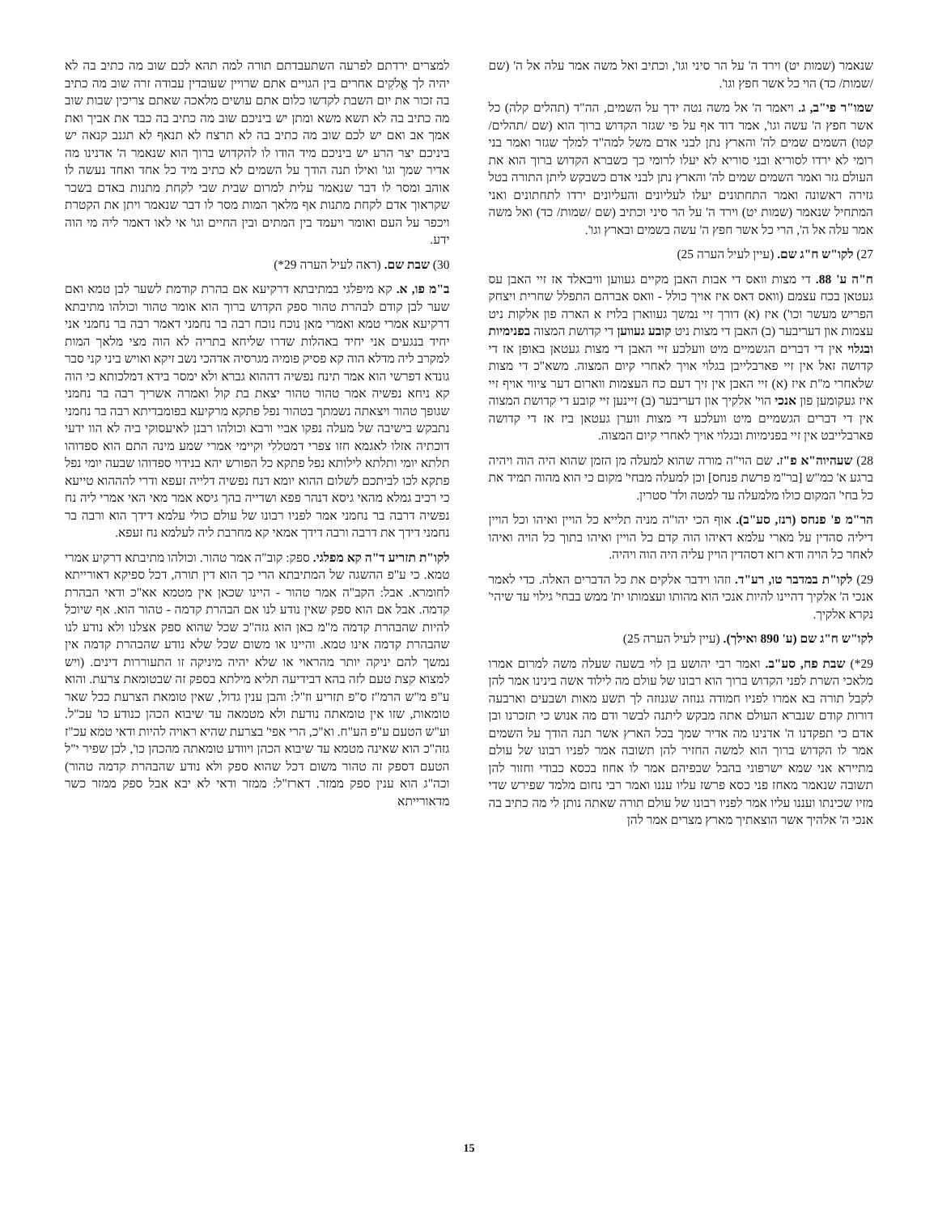שנאמר (שמות יט) וירד ה' על הר סיני וגו', וכתיב ואל משה אמר עלה אל ה' (שם /שמות/ כד) הוי כל אשר חפץ וגו'.
שמו"ר פי"ב, ג. ויאמר ה' אל משה נטה ידך על השמים, הה"ד (תהלים קלה) כל אשר חפץ ה' עשה וגו', אמר דוד אף על פי שגזר הקדוש ברוך הוא (שם /תהלים/ קטו) השמים שמים לה' והארץ נתן לבני אדם משל למה"ד למלך שגזר ואמר בני רומי לא ירדו לסוריא ובני סוריא לא יעלו לרומי כך כשברא הקדוש ברוך הוא את העולם גזר ואמר השמים שמים לה' והארץ נתן לבני אדם כשבקש ליתן התורה בטל גזירה ראשונה ואמר התחתונים יעלו לעליונים והעליונים ירדו לתחתונים ואני המתחיל שנאמר (שמות יט) וירד ה' על הר סיני וכתיב (שם /שמות/ כד) ואל משה אמר עלה אל ה', הרי כל אשר חפץ ה' עשה בשמים ובארץ וגו'.
27) לקו"ש ח"ג שם. (עיין לעיל הערה 25)
ח"ה ע' 88. די מצות וואס די אבות האבן מקיים געווען וויבאלד אז זיי האבן עס געטאן בכח עצמם (וואס דאס איז אויך כולל - וואס אברהם התפלל שחרית ויצחק הפריש מעשר וכו') איז (א) דורך זיי נמשך געווארן בלויז א הארה פון אלקות ניט עצמות און דעריבער (ב) האבן די מצות ניט קובע געווען די קדושת המצוה בפנימיות ובגלוי אין די דברים הגשמיים מיט וועלכע זיי האבן די מצות געטאן באופן אז די קדושה זאל אין זיי פארבלייבן בגלוי אויך לאחרי קיום המצוה. משא"כ די מצות שלאחרי מ"ת איז (א) זיי האבן אין זיך דעם כח העצמות ווארום דער ציווי אויף זיי איז געקומען פון אנכי הוי' אלקיך און דעריבער (ב) זיינען זיי קובע די קדושת המצוה אין די דברים הגשמיים מיט וועלכע די מצות ווערן געטאן ביז אז די קדושה פארבלייבט אין זיי בפנימיות ובגלוי אויך לאחרי קיום המצוה.
28) שעהיוה"א פ"ז. שם הוי"ה מורה שהוא למעלה מן הזמן שהוא היה הוה ויהיה ברגע א' כמ"ש [בר"מ פרשת פנחס] וכן למעלה מבחי' מקום כי הוא מהוה תמיד את כל בחי' המקום כולו מלמעלה עד למטה ולד' סטרין.
הר"מ פ' פנחס (רנז, סע"ב). אוף הכי יהו"ה מניה תלייא כל הויין ואיהו וכל הויין דיליה סהדין על מארי עלמא דאיהו הוה קדם כל הויין ואיהו בתוך כל הויה ואיהו לאחר כל הויה ודא רזא דסהדין הויין עליה היה הוה ויהיה.
29) לקו"ת במדבר טו, רע"ד. וזהו וידבר אלקים את כל הדברים האלה. כדי לאמר אנכי ה' אלקיך דהיינו להיות אנכי הוא מהותו ועצמותו ית' ממש בבחי' גילוי עד שיהי' נקרא אלקיך.
לקו"ש ח"ג שם (ע' 890 ואילך). (עיין לעיל הערה 25)
29*) שבת פח, סע"ב. ואמר רבי יהושע בן לוי בשעה שעלה משה למרום אמרו מלאכי השרת לפני הקדוש ברוך הוא רבונו של עולם מה לילוד אשה בינינו אמר להן לקבל תורה בא אמרו לפניו חמודה גנוזה שגנוזה לך תשע מאות ושבעים וארבעה דורות קודם שנברא העולם אתה מבקש ליתנה לבשר ודם מה אנוש כי תזכרנו ובן אדם כי תפקדנו ה' אדנינו מה אדיר שמך בכל הארץ אשר תנה הודך על השמים אמר לו הקדוש ברוך הוא למשה החזיר להן תשובה אמר לפניו רבונו של עולם מתיירא אני שמא ישרפוני בהבל שבפיהם אמר לו אחוז בכסא כבודי וחזור להן תשובה שנאמר מאחז פני כסא פרשז עליו עננו ואמר רבי נחום מלמד שפירש שדי מזיו שכינתו ועננו עליו אמר לפניו רבונו של עולם תורה שאתה נותן לי מה כתיב בה אנכי ה' אלהיך אשר הוצאתיך מארץ מצרים אמר להן
למצרים ירדתם לפרעה השתעבדתם תורה למה תהא לכם שוב מה כתיב בה לא יהיה לך אֱלֹקִים אחרים בין הגויים אתם שרויין שעובדין עבודה זרה שוב מה כתיב בה זכור את יום השבת לקדשו כלום אתם עושים מלאכה שאתם צריכין שבות שוב מה כתיב בה לא תשא משא ומתן יש ביניכם שוב מה כתיב בה כבד את אביך ואת אמך אב ואם יש לכם שוב מה כתיב בה לא תרצח לא תנאף לא תגנב קנאה יש ביניכם יצר הרע יש ביניכם מיד הודו לו להקדוש ברוך הוא שנאמר ה' אדנינו מה אדיר שמך וגו' ואילו תנה הודך על השמים לא כתיב מיד כל אחד ואחד נעשה לו אוהב ומסר לו דבר שנאמר עלית למרום שבית שבי לקחת מתנות באדם בשכר שקראוך אדם לקחת מתנות אף מלאך המות מסר לו דבר שנאמר ויתן את הקטרת ויכפר על העם ואומר ויעמד בין המתים ובין החיים וגו' אי לאו דאמר ליה מי הוה ידע.
30) שבת שם. (ראה לעיל הערה 29*)
ב"מ פו, א. קא מיפלגי במתיבתא דרקיעא אם בהרת קודמת לשער לבן טמא ואם שער לבן קודם לבהרת טהור ספק הקדוש ברוך הוא אומר טהור וכולהו מתיבתא דרקיעא אמרי טמא ואמרי מאן נוכח נוכח רבה בר נחמני דאמר רבה בר נחמני אני יחיד בנגעים אני יחיד באהלות שדרו שליחא בתריה לא הוה מצי מלאך המות למקרב ליה מדלא הוה קא פסיק פומיה מגרסיה אדהכי נשב זיקא ואויש ביני קני סבר גונדא דפרשי הוא אמר תינח נפשיה דההוא גברא ולא ימסר בידא דמלכותא כי הוה קא ניחא נפשיה אמר טהור טהור יצאת בת קול ואמרה אשריך רבה בר נחמני שגופך טהור ויצאתה נשמתך בטהור נפל פתקא מרקיעא בפומבדיתא רבה בר נחמני נתבקש בישיבה של מעלה נפקו אביי ורבא וכולהו רבנן לאיעסוקי ביה לא הוו ידעי דוכתיה אזלו לאגמא חזו צפרי דמטללי וקיימי אמרי שמע מינה התם הוא ספדוהו תלתא יומי ותלתא לילותא נפל פתקא כל הפורש יהא בנידוי ספדוהו שבעה יומי נפל פתקא לכו לביתכם לשלום ההוא יומא דנח נפשיה דלייה זעפא ודרי להההוא טייעא כי רכיב גמלא מהאי גיסא דנהר פפא ושדייה בהך גיסא אמר מאי האי אמרי ליה נח נפשיה דרבה בר נחמני אמר לפניו רבונו של עולם כולי עלמא דידך הוא ורבה בר נחמני דידך את דרבה ורבה דידך אמאי קא מחרבת ליה לעלמא נח זעפא.
לקו"ת תזריע ד"ה קא מפלגי. ספק: קוב"ה אמר טהור. וכולהו מתיבתא דרקיע אמרי טמא. כי ע"פ ההשגה של המתיבתא הרי כך הוא דין תורה, דכל ספיקא דאורייתא לחומרא. אבל: הקב"ה אמר טהור - היינו שכאן אין מטמא אא"כ ודאי הבהרת קדמה. אבל אם הוא ספק שאין נודע לנו אם הבהרת קדמה - טהור הוא. אף שיוכל להיות שהבהרת קדמה מ"מ כאן הוא גזה"כ שכל שהוא ספק אצלנו ולא נודע לנו שהבהרת קדמה אינו טמא. והיינו או משום שכל שלא נודע שהבהרת קדמה אין נמשך להם יניקה יותר מהראוי או שלא יהיה מיניקה זו התעוררות דינים. (ויש למצוא קצת טעם לזה בהא דבידיעה תליא מילתא בספק זה שבטומאת צרעת. והוא ע"פ מ"ש הרמ"ז ס"פ תזריע וז"ל: והבן ענין גדול, שאין טומאת הצרעת ככל שאר טומאות, שזו אין טומאתה נודעת ולא מטמאה עד שיבוא הכהן כנודע כו' עכ"ל. וע"ש הטעם ע"פ הע"ח. וא"כ, הרי אפי' בצרעת שהיא ראויה להיות ודאי טמא עכ"ז גזה"כ הוא שאינה מטמא עד שיבוא הכהן ויוודע טומאתה מהכהן כו', לכן שפיר י"ל הטעם דספק זה טהור משום דכל שהוא ספק ולא נודע שהבהרת קדמה טהור) וכה"ג הוא ענין ספק ממזר. דארז"ל: ממזר ודאי לא יבא אבל ספק ממזר כשר מדאורייתא
15